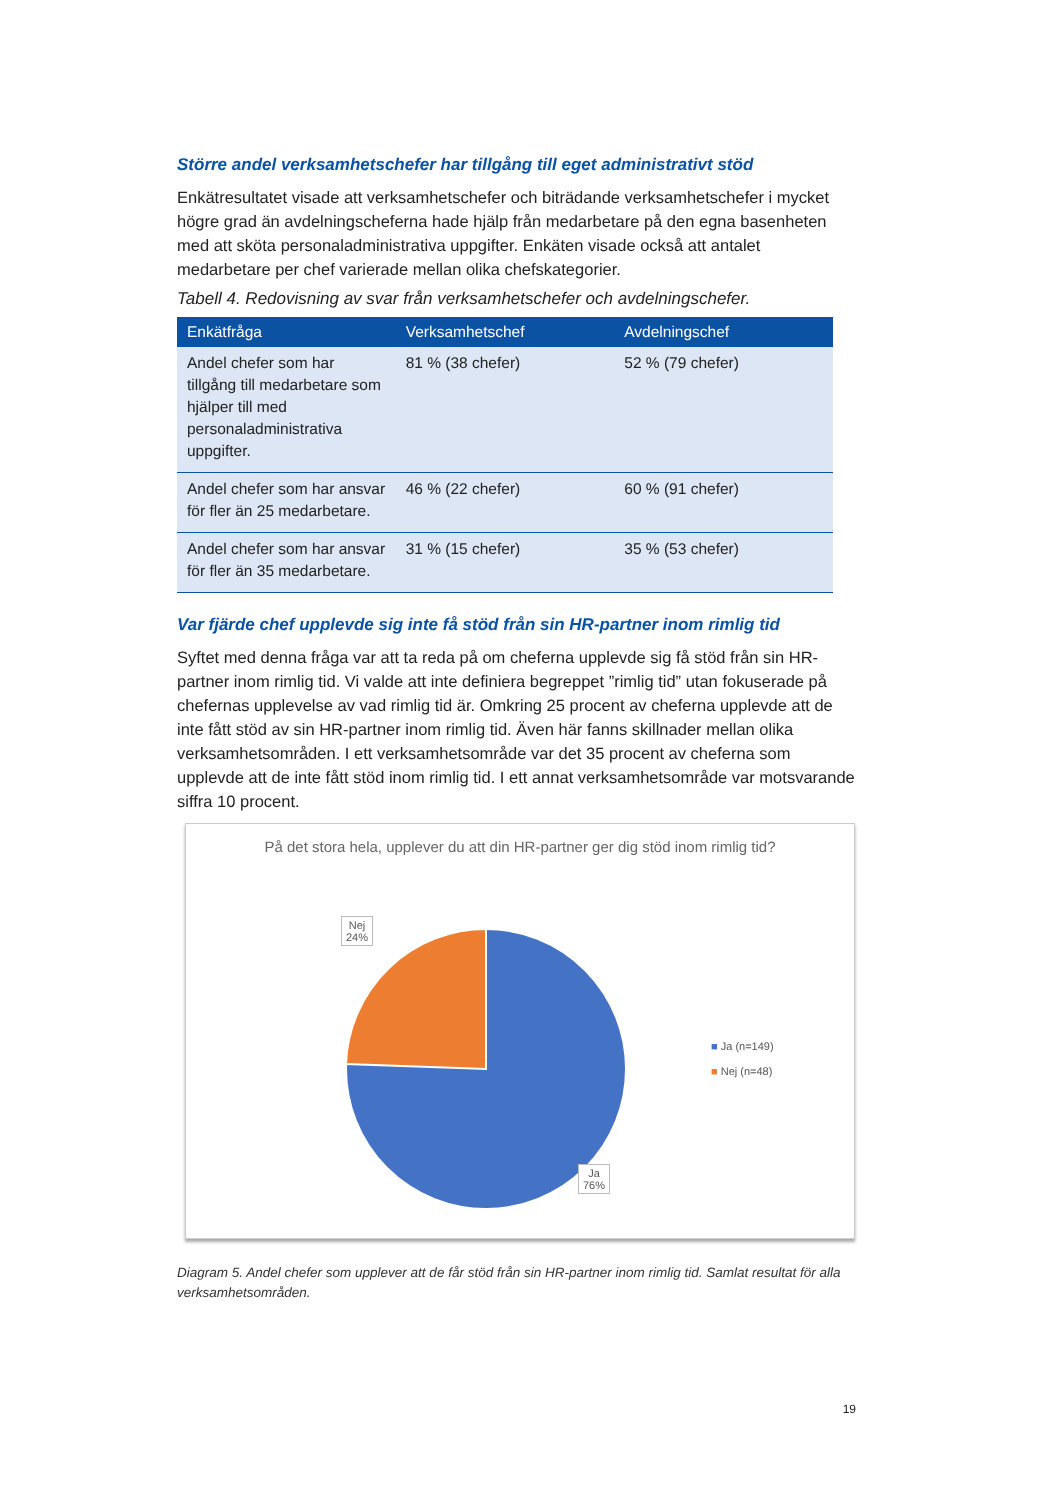Större andel verksamhetschefer har tillgång till eget administrativt stöd
Enkätresultatet visade att verksamhetschefer och biträdande verksamhetschefer i mycket högre grad än avdelningscheferna hade hjälp från medarbetare på den egna basenheten med att sköta personaladministrativa uppgifter. Enkäten visade också att antalet medarbetare per chef varierade mellan olika chefskategorier.
Tabell 4. Redovisning av svar från verksamhetschefer och avdelningschefer.
| Enkätfråga | Verksamhetschef | Avdelningschef |
| --- | --- | --- |
| Andel chefer som har tillgång till medarbetare som hjälper till med personaladministrativa uppgifter. | 81 % (38 chefer) | 52 % (79 chefer) |
| Andel chefer som har ansvar för fler än 25 medarbetare. | 46 % (22 chefer) | 60 % (91 chefer) |
| Andel chefer som har ansvar för fler än 35 medarbetare. | 31 % (15 chefer) | 35 % (53 chefer) |
Var fjärde chef upplevde sig inte få stöd från sin HR-partner inom rimlig tid
Syftet med denna fråga var att ta reda på om cheferna upplevde sig få stöd från sin HR-partner inom rimlig tid. Vi valde att inte definiera begreppet ”rimlig tid” utan fokuserade på chefernas upplevelse av vad rimlig tid är. Omkring 25 procent av cheferna upplevde att de inte fått stöd av sin HR-partner inom rimlig tid. Även här fanns skillnader mellan olika verksamhetsområden. I ett verksamhetsområde var det 35 procent av cheferna som upplevde att de inte fått stöd inom rimlig tid. I ett annat verksamhetsområde var motsvarande siffra 10 procent.
På det stora hela, upplever du att din HR-partner ger dig stöd inom rimlig tid?
Nej
24%
Ja
76%
■ Ja (n=149)
■ Nej (n=48)
Diagram 5. Andel chefer som upplever att de får stöd från sin HR-partner inom rimlig tid. Samlat resultat för alla verksamhetsområden.
19